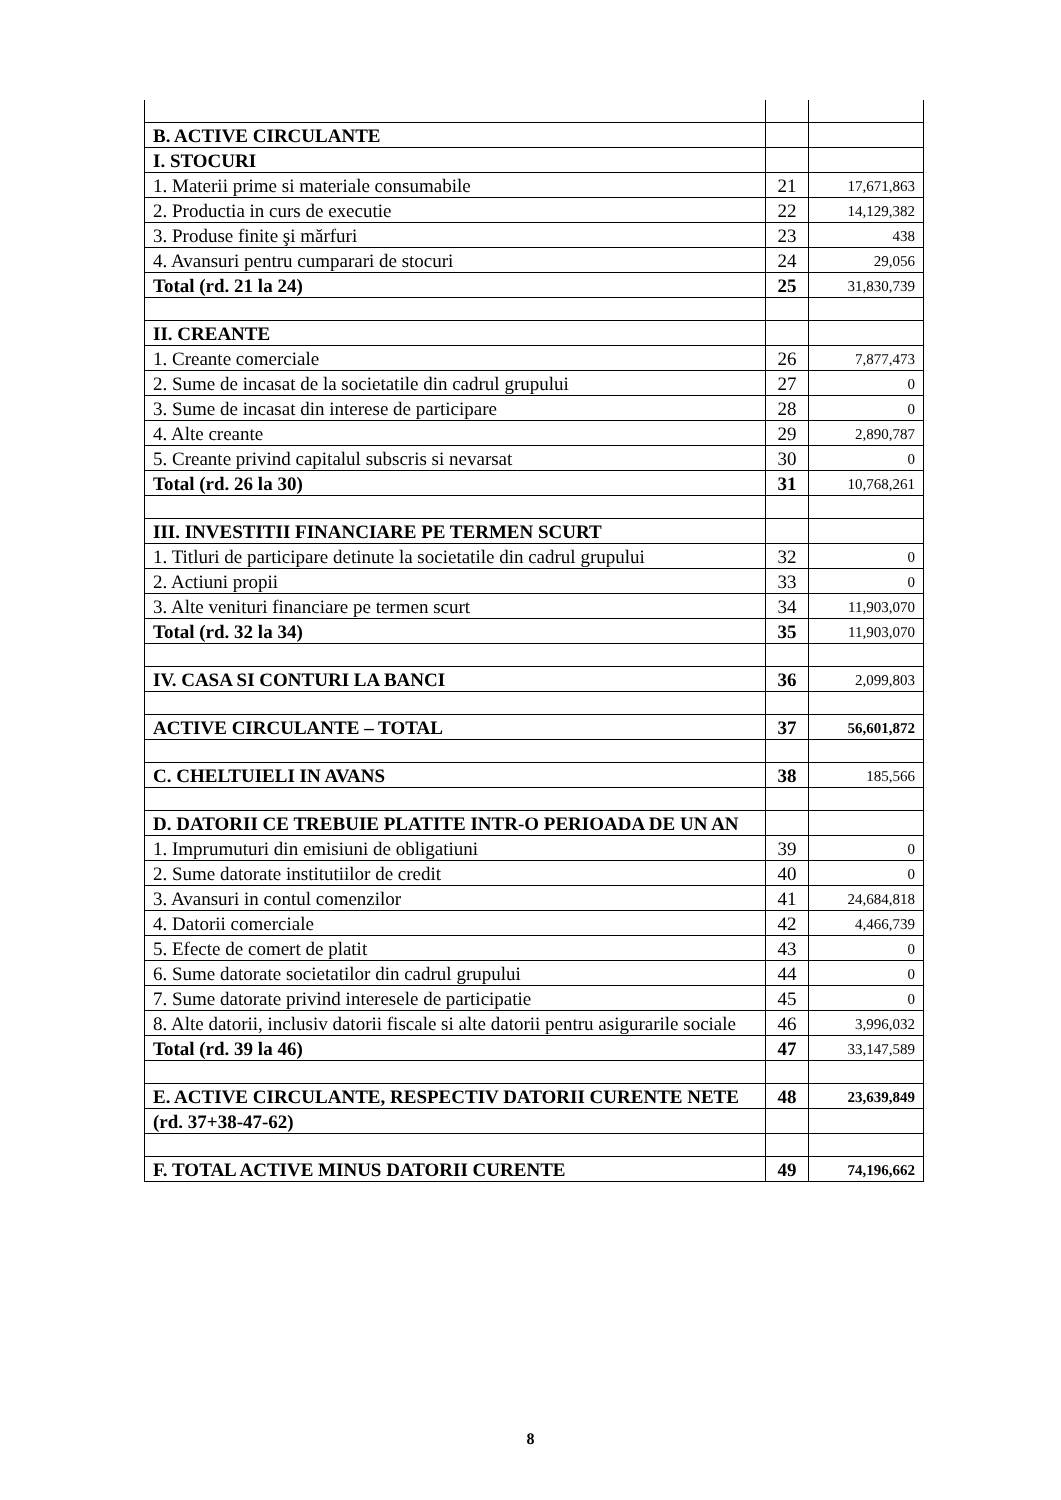| B. ACTIVE CIRCULANTE | | |
| I. STOCURI | | |
| 1. Materii prime si materiale consumabile | 21 | 17,671,863 |
| 2. Productia in curs de executie | 22 | 14,129,382 |
| 3. Produse finite şi mărfuri | 23 | 438 |
| 4. Avansuri pentru cumparari de stocuri | 24 | 29,056 |
| Total (rd. 21 la 24) | 25 | 31,830,739 |
| II. CREANTE | | |
| 1. Creante comerciale | 26 | 7,877,473 |
| 2. Sume de incasat de la societatile din cadrul grupului | 27 | 0 |
| 3. Sume de incasat din interese de participare | 28 | 0 |
| 4. Alte creante | 29 | 2,890,787 |
| 5. Creante privind capitalul subscris si nevarsat | 30 | 0 |
| Total (rd. 26 la 30) | 31 | 10,768,261 |
| III. INVESTITII FINANCIARE PE TERMEN SCURT | | |
| 1. Titluri de participare detinute la societatile din cadrul grupului | 32 | 0 |
| 2. Actiuni propii | 33 | 0 |
| 3. Alte venituri financiare pe termen scurt | 34 | 11,903,070 |
| Total (rd. 32 la 34) | 35 | 11,903,070 |
| IV. CASA SI CONTURI LA BANCI | 36 | 2,099,803 |
| ACTIVE CIRCULANTE – TOTAL | 37 | 56,601,872 |
| C. CHELTUIELI IN AVANS | 38 | 185,566 |
| D. DATORII CE TREBUIE PLATITE INTR-O PERIOADA DE UN AN | | |
| 1. Imprumuturi din emisiuni de obligatiuni | 39 | 0 |
| 2. Sume datorate institutiilor de credit | 40 | 0 |
| 3. Avansuri in contul comenzilor | 41 | 24,684,818 |
| 4. Datorii comerciale | 42 | 4,466,739 |
| 5. Efecte de comert de platit | 43 | 0 |
| 6. Sume datorate societatilor din cadrul grupului | 44 | 0 |
| 7. Sume datorate privind interesele de participatie | 45 | 0 |
| 8. Alte datorii, inclusiv datorii fiscale si alte datorii pentru asigurarile sociale | 46 | 3,996,032 |
| Total (rd. 39 la 46) | 47 | 33,147,589 |
| E. ACTIVE CIRCULANTE, RESPECTIV DATORII CURENTE NETE | 48 | 23,639,849 |
| (rd. 37+38-47-62) | | |
| F. TOTAL ACTIVE MINUS DATORII CURENTE | 49 | 74,196,662 |
8